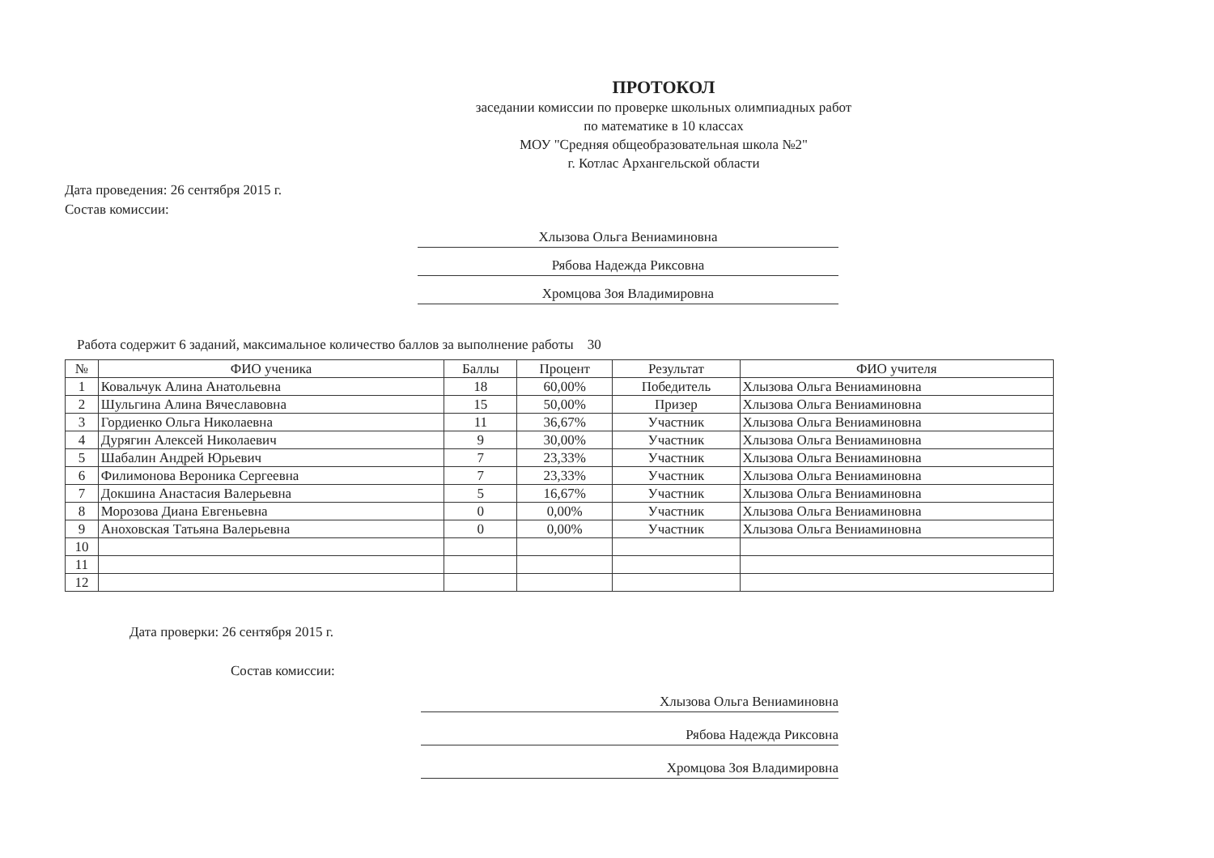ПРОТОКОЛ
заседании комиссии по проверке школьных олимпиадных работ
по математике в 10 классах
МОУ "Средняя общеобразовательная школа №2"
г. Котлас Архангельской области
Дата проведения: 26 сентября 2015 г.
Состав комиссии:
Хлызова Ольга Вениаминовна
Рябова Надежда Риксовна
Хромцова Зоя Владимировна
Работа содержит 6 заданий, максимальное количество баллов за выполнение работы 30
| № | ФИО ученика | Баллы | Процент | Результат | ФИО учителя |
| --- | --- | --- | --- | --- | --- |
| 1 | Ковальчук Алина Анатольевна | 18 | 60,00% | Победитель | Хлызова Ольга Вениаминовна |
| 2 | Шульгина Алина Вячеславовна | 15 | 50,00% | Призер | Хлызова Ольга Вениаминовна |
| 3 | Гордиенко Ольга Николаевна | 11 | 36,67% | Участник | Хлызова Ольга Вениаминовна |
| 4 | Дурягин Алексей Николаевич | 9 | 30,00% | Участник | Хлызова Ольга Вениаминовна |
| 5 | Шабалин Андрей Юрьевич | 7 | 23,33% | Участник | Хлызова Ольга Вениаминовна |
| 6 | Филимонова Вероника Сергеевна | 7 | 23,33% | Участник | Хлызова Ольга Вениаминовна |
| 7 | Докшина Анастасия Валерьевна | 5 | 16,67% | Участник | Хлызова Ольга Вениаминовна |
| 8 | Морозова Диана Евгеньевна | 0 | 0,00% | Участник | Хлызова Ольга Вениаминовна |
| 9 | Аноховская Татьяна Валерьевна | 0 | 0,00% | Участник | Хлызова Ольга Вениаминовна |
| 10 | | | | | |
| 11 | | | | | |
| 12 | | | | | |
Дата проверки: 26 сентября 2015 г.
Состав комиссии:
Хлызова Ольга Вениаминовна
Рябова Надежда Риксовна
Хромцова Зоя Владимировна